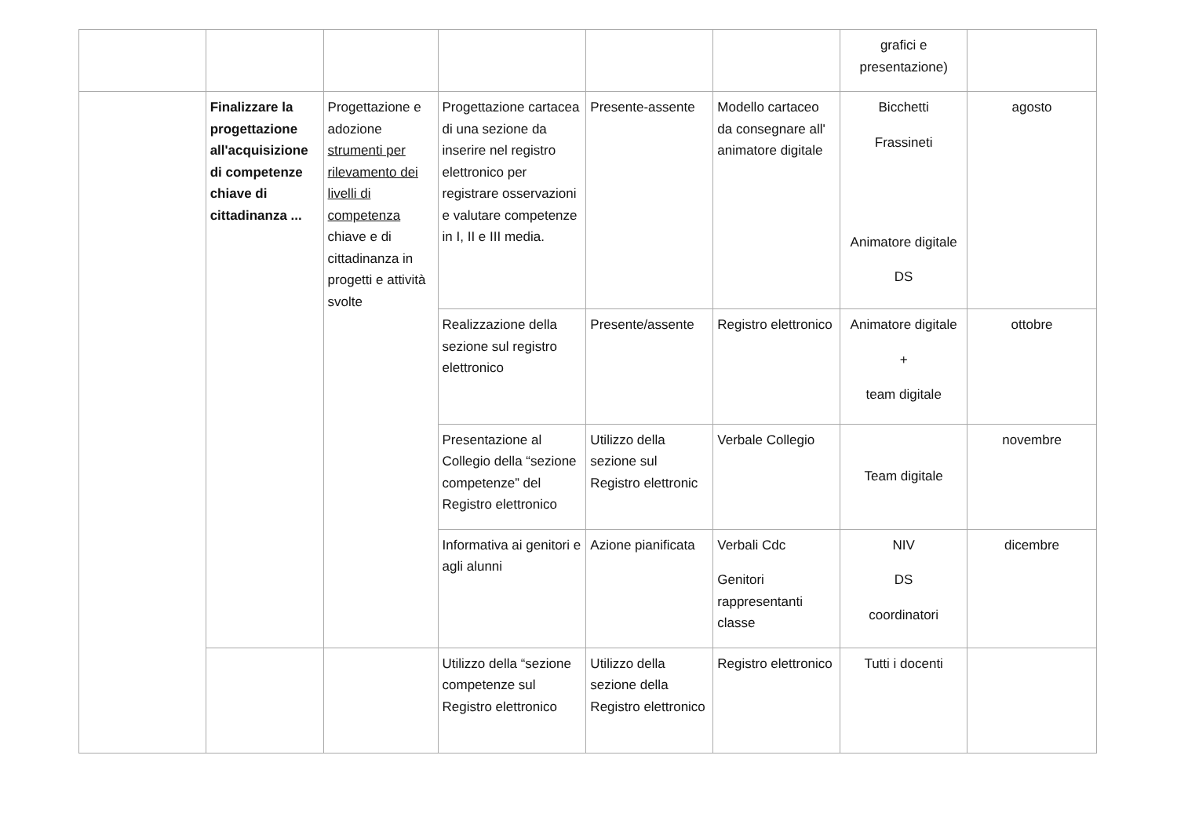| | | | | | | grafici e presentazione) | |
| | Finalizzare la progettazione all'acquisizione di competenze chiave di cittadinanza ... | Progettazione e adozione strumenti per rilevamento dei livelli di competenza chiave e di cittadinanza in progetti e attività svolte | Progettazione cartacea di una sezione da inserire nel registro elettronico per registrare osservazioni e valutare competenze in I, II e III media. | Presente-assente | Modello cartaceo da consegnare all' animatore digitale | Bicchetti Frassineti Animatore digitale DS | agosto |
| | | | Realizzazione della sezione sul registro elettronico | Presente/assente | Registro elettronico | Animatore digitale + team digitale | ottobre |
| | | | Presentazione al Collegio della “sezione competenze” del Registro elettronico | Utilizzo della sezione sul Registro elettronic | Verbale Collegio | Team digitale | novembre |
| | | | Informativa ai genitori e agli alunni | Azione pianificata | Verbali Cdc Genitori rappresentanti classe | NIV DS coordinatori | dicembre |
| | | | Utilizzo della “sezione competenze sul Registro elettronico | Utilizzo della sezione della Registro elettronico | Registro elettronico | Tutti i docenti | |